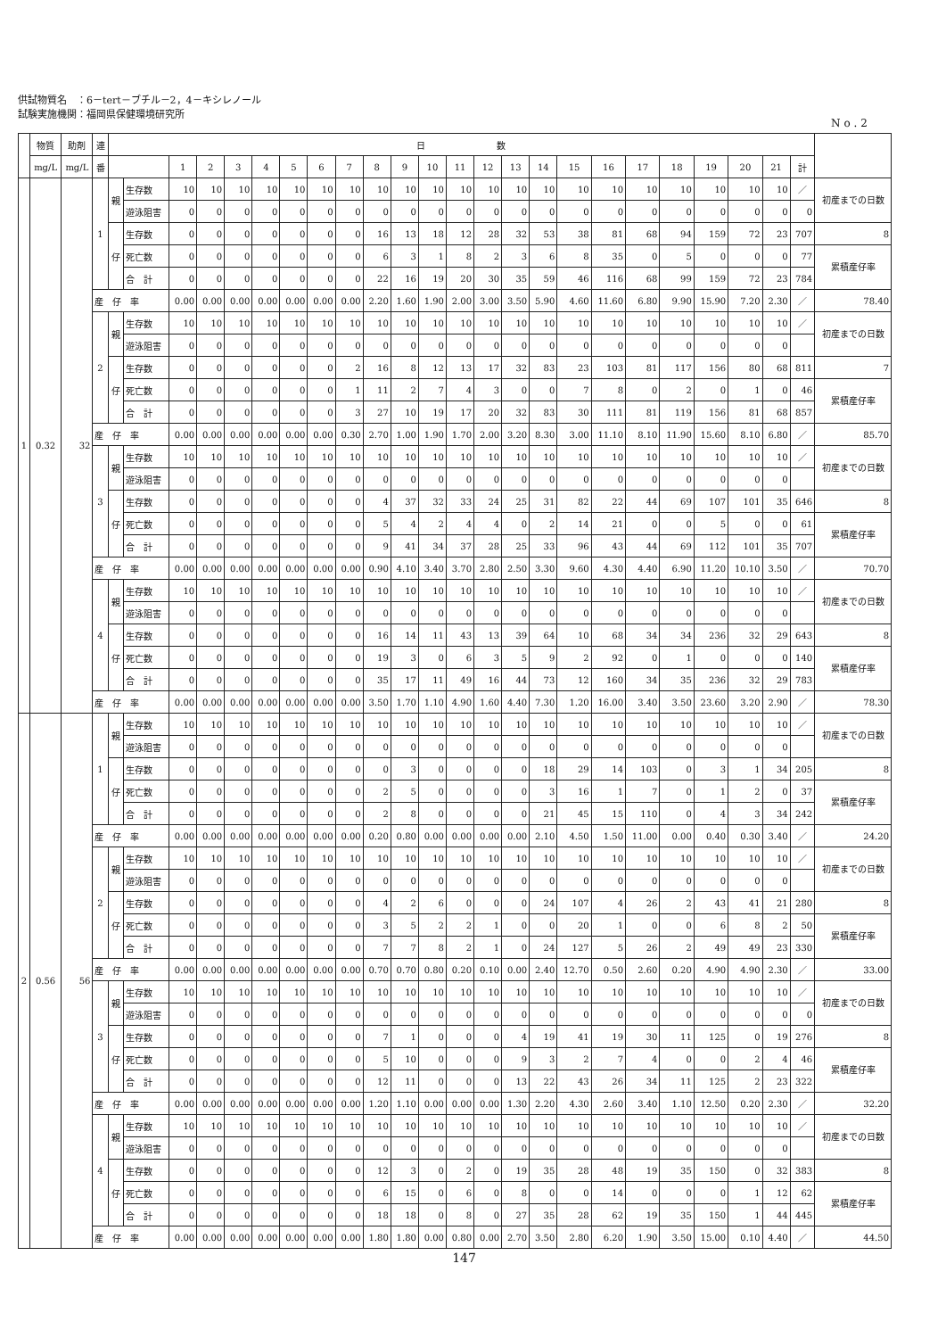供試物質名　：6－tert－ブチル－2，4－キシレノール
試験実施機関：福岡県保健環境研究所
No.2
| | 物質 | 助剤 | 連 | 日 数 | | | | | | | | | | | | | | | | | | | | | | | | |
| --- | --- | --- | --- | --- | --- | --- | --- | --- | --- | --- | --- | --- | --- | --- | --- | --- | --- | --- | --- | --- | --- | --- | --- | --- | --- | --- | --- | --- |
| | mg/L | mg/L | 番 | | | 1 | 2 | 3 | 4 | 5 | 6 | 7 | 8 | 9 | 10 | 11 | 12 | 13 | 14 | 15 | 16 | 17 | 18 | 19 | 20 | 21 | 計 | |
| 1 | 0.32 | 32 | 1 | 親 | 生存数 | 10 | 10 | 10 | 10 | 10 | 10 | 10 | 10 | 10 | 10 | 10 | 10 | 10 | 10 | 10 | 10 | 10 | 10 | 10 | 10 | 10 | ／ | 初産までの日数 |
| | | | | | 遊泳阻害 | 0 | 0 | 0 | 0 | 0 | 0 | 0 | 0 | 0 | 0 | 0 | 0 | 0 | 0 | 0 | 0 | 0 | 0 | 0 | 0 | 0 | 0 | |
| | | | | 仔 | 生存数 | 0 | 0 | 0 | 0 | 0 | 0 | 0 | 16 | 13 | 18 | 12 | 28 | 32 | 53 | 38 | 81 | 68 | 94 | 159 | 72 | 23 | 707 | 8 |
| | | | | | 死亡数 | 0 | 0 | 0 | 0 | 0 | 0 | 0 | 6 | 3 | 1 | 8 | 2 | 3 | 6 | 8 | 35 | 0 | 5 | 0 | 0 | 0 | 77 | 累積産仔率 |
| | | | | | 合 計 | 0 | 0 | 0 | 0 | 0 | 0 | 0 | 22 | 16 | 19 | 20 | 30 | 35 | 59 | 46 | 116 | 68 | 99 | 159 | 72 | 23 | 784 | |
| | | | 産 仔 率 | | | 0.00 | 0.00 | 0.00 | 0.00 | 0.00 | 0.00 | 0.00 | 2.20 | 1.60 | 1.90 | 2.00 | 3.00 | 3.50 | 5.90 | 4.60 | 11.60 | 6.80 | 9.90 | 15.90 | 7.20 | 2.30 | ／ | 78.40 |
| | | | 2 | 親 | 生存数 | 10 | 10 | 10 | 10 | 10 | 10 | 10 | 10 | 10 | 10 | 10 | 10 | 10 | 10 | 10 | 10 | 10 | 10 | 10 | 10 | 10 | ／ | 初産までの日数 |
| | | | | | 遊泳阻害 | 0 | 0 | 0 | 0 | 0 | 0 | 0 | 0 | 0 | 0 | 0 | 0 | 0 | 0 | 0 | 0 | 0 | 0 | 0 | 0 | 0 | | |
| | | | | 仔 | 生存数 | 0 | 0 | 0 | 0 | 0 | 0 | 2 | 16 | 8 | 12 | 13 | 17 | 32 | 83 | 23 | 103 | 81 | 117 | 156 | 80 | 68 | 811 | 7 |
| | | | | | 死亡数 | 0 | 0 | 0 | 0 | 0 | 0 | 1 | 11 | 2 | 7 | 4 | 3 | 0 | 0 | 7 | 8 | 0 | 2 | 0 | 1 | 0 | 46 | 累積産仔率 |
| | | | | | 合 計 | 0 | 0 | 0 | 0 | 0 | 0 | 3 | 27 | 10 | 19 | 17 | 20 | 32 | 83 | 30 | 111 | 81 | 119 | 156 | 81 | 68 | 857 | |
| | | | 産 仔 率 | | | 0.00 | 0.00 | 0.00 | 0.00 | 0.00 | 0.00 | 0.30 | 2.70 | 1.00 | 1.90 | 1.70 | 2.00 | 3.20 | 8.30 | 3.00 | 11.10 | 8.10 | 11.90 | 15.60 | 8.10 | 6.80 | ／ | 85.70 |
| | | | 3 | 親 | 生存数 | 10 | 10 | 10 | 10 | 10 | 10 | 10 | 10 | 10 | 10 | 10 | 10 | 10 | 10 | 10 | 10 | 10 | 10 | 10 | 10 | 10 | ／ | 初産までの日数 |
| | | | | | 遊泳阻害 | 0 | 0 | 0 | 0 | 0 | 0 | 0 | 0 | 0 | 0 | 0 | 0 | 0 | 0 | 0 | 0 | 0 | 0 | 0 | 0 | 0 | | |
| | | | | 仔 | 生存数 | 0 | 0 | 0 | 0 | 0 | 0 | 0 | 4 | 37 | 32 | 33 | 24 | 25 | 31 | 82 | 22 | 44 | 69 | 107 | 101 | 35 | 646 | 8 |
| | | | | | 死亡数 | 0 | 0 | 0 | 0 | 0 | 0 | 0 | 5 | 4 | 2 | 4 | 4 | 0 | 2 | 14 | 21 | 0 | 0 | 5 | 0 | 0 | 61 | 累積産仔率 |
| | | | | | 合 計 | 0 | 0 | 0 | 0 | 0 | 0 | 0 | 9 | 41 | 34 | 37 | 28 | 25 | 33 | 96 | 43 | 44 | 69 | 112 | 101 | 35 | 707 | |
| | | | 産 仔 率 | | | 0.00 | 0.00 | 0.00 | 0.00 | 0.00 | 0.00 | 0.00 | 0.90 | 4.10 | 3.40 | 3.70 | 2.80 | 2.50 | 3.30 | 9.60 | 4.30 | 4.40 | 6.90 | 11.20 | 10.10 | 3.50 | ／ | 70.70 |
| | | | 4 | 親 | 生存数 | 10 | 10 | 10 | 10 | 10 | 10 | 10 | 10 | 10 | 10 | 10 | 10 | 10 | 10 | 10 | 10 | 10 | 10 | 10 | 10 | 10 | ／ | 初産までの日数 |
| | | | | | 遊泳阻害 | 0 | 0 | 0 | 0 | 0 | 0 | 0 | 0 | 0 | 0 | 0 | 0 | 0 | 0 | 0 | 0 | 0 | 0 | 0 | 0 | 0 | | |
| | | | | 仔 | 生存数 | 0 | 0 | 0 | 0 | 0 | 0 | 0 | 16 | 14 | 11 | 43 | 13 | 39 | 64 | 10 | 68 | 34 | 34 | 236 | 32 | 29 | 643 | 8 |
| | | | | | 死亡数 | 0 | 0 | 0 | 0 | 0 | 0 | 0 | 19 | 3 | 0 | 6 | 3 | 5 | 9 | 2 | 92 | 0 | 1 | 0 | 0 | 0 | 140 | 累積産仔率 |
| | | | | | 合 計 | 0 | 0 | 0 | 0 | 0 | 0 | 0 | 35 | 17 | 11 | 49 | 16 | 44 | 73 | 12 | 160 | 34 | 35 | 236 | 32 | 29 | 783 | |
| | | | 産 仔 率 | | | 0.00 | 0.00 | 0.00 | 0.00 | 0.00 | 0.00 | 0.00 | 3.50 | 1.70 | 1.10 | 4.90 | 1.60 | 4.40 | 7.30 | 1.20 | 16.00 | 3.40 | 3.50 | 23.60 | 3.20 | 2.90 | ／ | 78.30 |
| 2 | 0.56 | 56 | 1 | 親 | 生存数 | 10 | 10 | 10 | 10 | 10 | 10 | 10 | 10 | 10 | 10 | 10 | 10 | 10 | 10 | 10 | 10 | 10 | 10 | 10 | 10 | 10 | ／ | 初産までの日数 |
| | | | | | 遊泳阻害 | 0 | 0 | 0 | 0 | 0 | 0 | 0 | 0 | 0 | 0 | 0 | 0 | 0 | 0 | 0 | 0 | 0 | 0 | 0 | 0 | 0 | | |
| | | | | 仔 | 生存数 | 0 | 0 | 0 | 0 | 0 | 0 | 0 | 0 | 3 | 0 | 0 | 0 | 0 | 18 | 29 | 14 | 103 | 0 | 3 | 1 | 34 | 205 | 8 |
| | | | | | 死亡数 | 0 | 0 | 0 | 0 | 0 | 0 | 0 | 2 | 5 | 0 | 0 | 0 | 0 | 3 | 16 | 1 | 7 | 0 | 1 | 2 | 0 | 37 | 累積産仔率 |
| | | | | | 合 計 | 0 | 0 | 0 | 0 | 0 | 0 | 0 | 2 | 8 | 0 | 0 | 0 | 0 | 21 | 45 | 15 | 110 | 0 | 4 | 3 | 34 | 242 | |
| | | | 産 仔 率 | | | 0.00 | 0.00 | 0.00 | 0.00 | 0.00 | 0.00 | 0.00 | 0.20 | 0.80 | 0.00 | 0.00 | 0.00 | 0.00 | 2.10 | 4.50 | 1.50 | 11.00 | 0.00 | 0.40 | 0.30 | 3.40 | ／ | 24.20 |
| | | | 2 | 親 | 生存数 | 10 | 10 | 10 | 10 | 10 | 10 | 10 | 10 | 10 | 10 | 10 | 10 | 10 | 10 | 10 | 10 | 10 | 10 | 10 | 10 | 10 | ／ | 初産までの日数 |
| | | | | | 遊泳阻害 | 0 | 0 | 0 | 0 | 0 | 0 | 0 | 0 | 0 | 0 | 0 | 0 | 0 | 0 | 0 | 0 | 0 | 0 | 0 | 0 | 0 | | |
| | | | | 仔 | 生存数 | 0 | 0 | 0 | 0 | 0 | 0 | 0 | 4 | 2 | 6 | 0 | 0 | 0 | 24 | 107 | 4 | 26 | 2 | 43 | 41 | 21 | 280 | 8 |
| | | | | | 死亡数 | 0 | 0 | 0 | 0 | 0 | 0 | 0 | 3 | 5 | 2 | 2 | 1 | 0 | 0 | 20 | 1 | 0 | 0 | 6 | 8 | 2 | 50 | 累積産仔率 |
| | | | | | 合 計 | 0 | 0 | 0 | 0 | 0 | 0 | 0 | 7 | 7 | 8 | 2 | 1 | 0 | 24 | 127 | 5 | 26 | 2 | 49 | 49 | 23 | 330 | |
| | | | 産 仔 率 | | | 0.00 | 0.00 | 0.00 | 0.00 | 0.00 | 0.00 | 0.00 | 0.70 | 0.70 | 0.80 | 0.20 | 0.10 | 0.00 | 2.40 | 12.70 | 0.50 | 2.60 | 0.20 | 4.90 | 4.90 | 2.30 | ／ | 33.00 |
| | | | 3 | 親 | 生存数 | 10 | 10 | 10 | 10 | 10 | 10 | 10 | 10 | 10 | 10 | 10 | 10 | 10 | 10 | 10 | 10 | 10 | 10 | 10 | 10 | 10 | ／ | 初産までの日数 |
| | | | | | 遊泳阻害 | 0 | 0 | 0 | 0 | 0 | 0 | 0 | 0 | 0 | 0 | 0 | 0 | 0 | 0 | 0 | 0 | 0 | 0 | 0 | 0 | 0 | 0 | |
| | | | | 仔 | 生存数 | 0 | 0 | 0 | 0 | 0 | 0 | 0 | 7 | 1 | 0 | 0 | 0 | 4 | 19 | 41 | 19 | 30 | 11 | 125 | 0 | 19 | 276 | 8 |
| | | | | | 死亡数 | 0 | 0 | 0 | 0 | 0 | 0 | 0 | 5 | 10 | 0 | 0 | 0 | 9 | 3 | 2 | 7 | 4 | 0 | 0 | 2 | 4 | 46 | 累積産仔率 |
| | | | | | 合 計 | 0 | 0 | 0 | 0 | 0 | 0 | 0 | 12 | 11 | 0 | 0 | 0 | 13 | 22 | 43 | 26 | 34 | 11 | 125 | 2 | 23 | 322 | |
| | | | 産 仔 率 | | | 0.00 | 0.00 | 0.00 | 0.00 | 0.00 | 0.00 | 0.00 | 1.20 | 1.10 | 0.00 | 0.00 | 0.00 | 1.30 | 2.20 | 4.30 | 2.60 | 3.40 | 1.10 | 12.50 | 0.20 | 2.30 | ／ | 32.20 |
| | | | 4 | 親 | 生存数 | 10 | 10 | 10 | 10 | 10 | 10 | 10 | 10 | 10 | 10 | 10 | 10 | 10 | 10 | 10 | 10 | 10 | 10 | 10 | 10 | 10 | ／ | 初産までの日数 |
| | | | | | 遊泳阻害 | 0 | 0 | 0 | 0 | 0 | 0 | 0 | 0 | 0 | 0 | 0 | 0 | 0 | 0 | 0 | 0 | 0 | 0 | 0 | 0 | 0 | | |
| | | | | 仔 | 生存数 | 0 | 0 | 0 | 0 | 0 | 0 | 0 | 12 | 3 | 0 | 2 | 0 | 19 | 35 | 28 | 48 | 19 | 35 | 150 | 0 | 32 | 383 | 8 |
| | | | | | 死亡数 | 0 | 0 | 0 | 0 | 0 | 0 | 0 | 6 | 15 | 0 | 6 | 0 | 8 | 0 | 0 | 14 | 0 | 0 | 0 | 1 | 12 | 62 | 累積産仔率 |
| | | | | | 合 計 | 0 | 0 | 0 | 0 | 0 | 0 | 0 | 18 | 18 | 0 | 8 | 0 | 27 | 35 | 28 | 62 | 19 | 35 | 150 | 1 | 44 | 445 | |
| | | | 産 仔 率 | | | 0.00 | 0.00 | 0.00 | 0.00 | 0.00 | 0.00 | 0.00 | 1.80 | 1.80 | 0.00 | 0.80 | 0.00 | 2.70 | 3.50 | 2.80 | 6.20 | 1.90 | 3.50 | 15.00 | 0.10 | 4.40 | ／ | 44.50 |
147